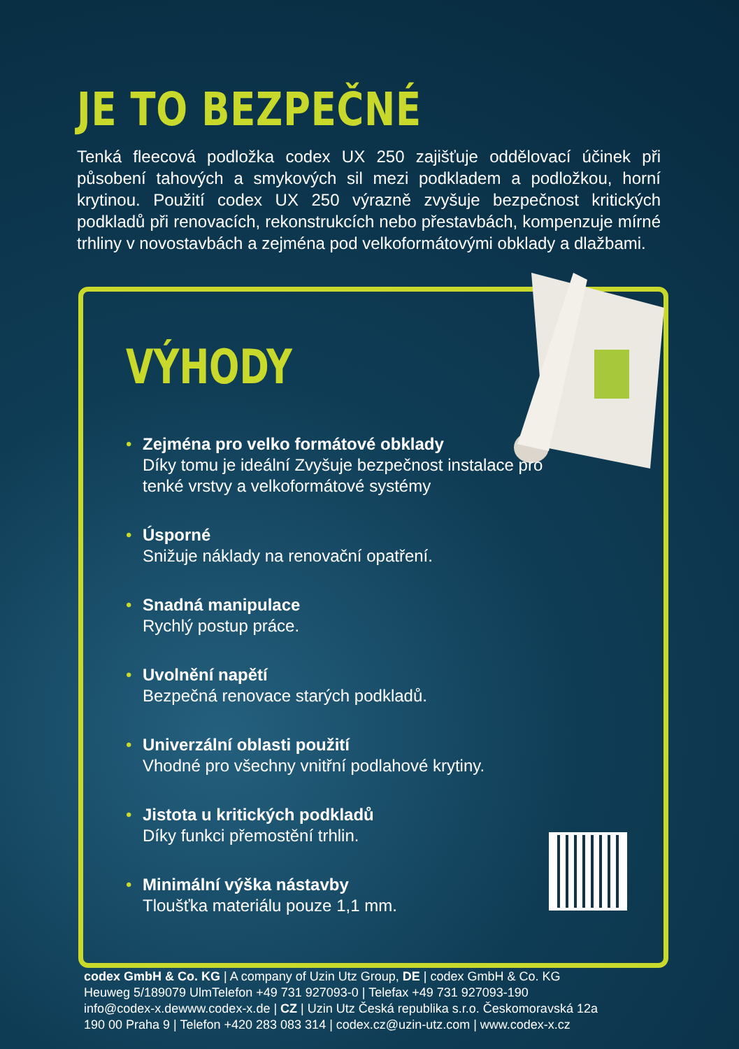JE TO BEZPEČNÉ
Tenká fleecová podložka codex UX 250 zajišťuje oddělovací účinek při působení tahových a smykových sil mezi podkladem a podložkou, horní krytinou. Použití codex UX 250 výrazně zvyšuje bezpečnost kritických podkladů při renovacích, rekonstrukcích nebo přestavbách, kompenzu­je mírné trhliny v novostavbách a zejména pod velkoformátovými obklady a dlažbami.
VÝHODY
• Zejména pro velko formátové obklady
Díky tomu je ideální Zvyšuje bezpečnost instalace pro tenké vrstvy a velkoformátové systémy
• Úsporné
Snižuje náklady na renovační opatření.
• Snadná manipulace
Rychlý postup práce.
• Uvolnění napětí
Bezpečná renovace starých podkladů.
• Univerzální oblasti použití
Vhodné pro všechny vnitřní podlahové krytiny.
• Jistota u kritických podkladů
Díky funkci přemostění trhlin.
• Minimální výška nástavby
Tloušťka materiálu pouze 1,1 mm.
codex GmbH & Co. KG | A company of Uzin Utz Group, DE | codex GmbH & Co. KG
Heuweg 5/189079 UlmTelefon +49 731 927093-0 | Telefax +49 731 927093-190
info@codex-x.dewww.codex-x.de | CZ | Uzin Utz Česká republika s.r.o. Českomoravská 12a
190 00 Praha 9 | Telefon +420 283 083 314 | codex.cz@uzin-utz.com | www.codex-x.cz